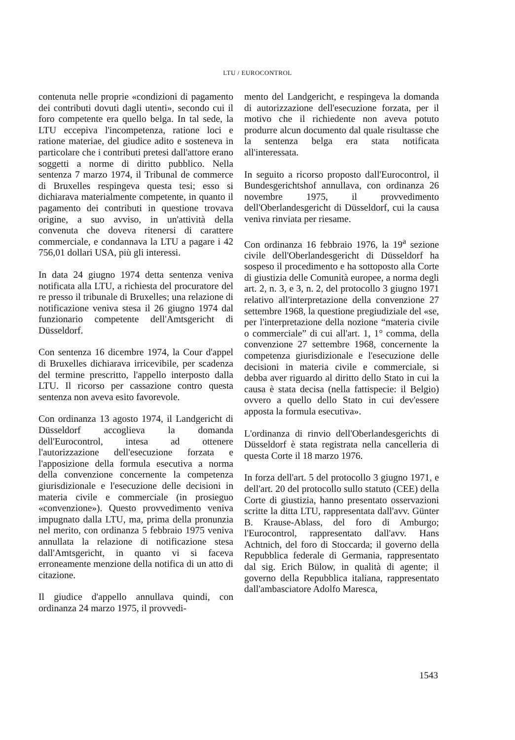LTU / EUROCONTROL
contenuta nelle proprie «condizioni di pagamento dei contributi dovuti dagli utenti», secondo cui il foro competente era quello belga. In tal sede, la LTU eccepiva l'incompetenza, ratione loci e ratione materiae, del giudice adito e sosteneva in particolare che i contributi pretesi dall'attore erano soggetti a norme di diritto pubblico. Nella sentenza 7 marzo 1974, il Tribunal de commerce di Bruxelles respingeva questa tesi; esso si dichiarava materialmente competente, in quanto il pagamento dei contributi in questione trovava origine, a suo avviso, in un'attività della convenuta che doveva ritenersi di carattere commerciale, e condannava la LTU a pagare i 42 756,01 dollari USA, più gli interessi.
In data 24 giugno 1974 detta sentenza veniva notificata alla LTU, a richiesta del procuratore del re presso il tribunale di Bruxelles; una relazione di notificazione veniva stesa il 26 giugno 1974 dal funzionario competente dell'Amtsgericht di Düsseldorf.
Con sentenza 16 dicembre 1974, la Cour d'appel di Bruxelles dichiarava irricevibile, per scadenza del termine prescritto, l'appello interposto dalla LTU. Il ricorso per cassazione contro questa sentenza non aveva esito favorevole.
Con ordinanza 13 agosto 1974, il Landgericht di Düsseldorf accoglieva la domanda dell'Eurocontrol, intesa ad ottenere l'autorizzazione dell'esecuzione forzata e l'apposizione della formula esecutiva a norma della convenzione concernente la competenza giurisdizionale e l'esecuzione delle decisioni in materia civile e commerciale (in prosieguo «convenzione»). Questo provvedimento veniva impugnato dalla LTU, ma, prima della pronunzia nel merito, con ordinanza 5 febbraio 1975 veniva annullata la relazione di notificazione stesa dall'Amtsgericht, in quanto vi si faceva erroneamente menzione della notifica di un atto di citazione.
Il giudice d'appello annullava quindi, con ordinanza 24 marzo 1975, il provvedi-
mento del Landgericht, e respingeva la domanda di autorizzazione dell'esecuzione forzata, per il motivo che il richiedente non aveva potuto produrre alcun documento dal quale risultasse che la sentenza belga era stata notificata all'interessata.
In seguito a ricorso proposto dall'Eurocontrol, il Bundesgerichtshof annullava, con ordinanza 26 novembre 1975, il provvedimento dell'Oberlandesgericht di Düsseldorf, cui la causa veniva rinviata per riesame.
Con ordinanza 16 febbraio 1976, la 19<sup>a</sup> sezione civile dell'Oberlandesgericht di Düsseldorf ha sospeso il procedimento e ha sottoposto alla Corte di giustizia delle Comunità europee, a norma degli art. 2, n. 3, e 3, n. 2, del protocollo 3 giugno 1971 relativo all'interpretazione della convenzione 27 settembre 1968, la questione pregiudiziale del «se, per l'interpretazione della nozione “materia civile o commerciale” di cui all'art. 1, 1° comma, della convenzione 27 settembre 1968, concernente la competenza giurisdizionale e l'esecuzione delle decisioni in materia civile e commerciale, si debba aver riguardo al diritto dello Stato in cui la causa è stata decisa (nella fattispecie: il Belgio) ovvero a quello dello Stato in cui dev'essere apposta la formula esecutiva».
L'ordinanza di rinvio dell'Oberlandesgerichts di Düsseldorf è stata registrata nella cancelleria di questa Corte il 18 marzo 1976.
In forza dell'art. 5 del protocollo 3 giugno 1971, e dell'art. 20 del protocollo sullo statuto (CEE) della Corte di giustizia, hanno presentato osservazioni scritte la ditta LTU, rappresentata dall'avv. Günter B. Krause-Ablass, del foro di Amburgo; l'Eurocontrol, rappresentato dall'avv. Hans Achtnich, del foro di Stoccarda; il governo della Repubblica federale di Germania, rappresentato dal sig. Erich Bülow, in qualità di agente; il governo della Repubblica italiana, rappresentato dall'ambasciatore Adolfo Maresca,
1543